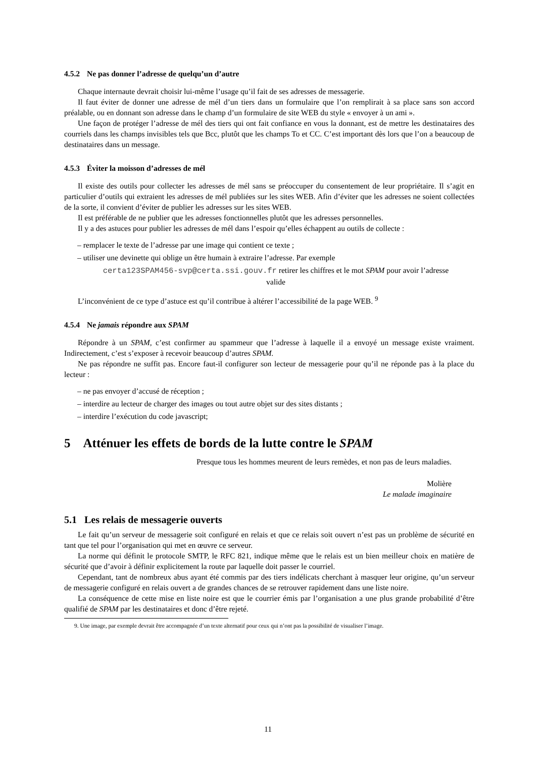4.5.2 Ne pas donner l’adresse de quelqu’un d’autre
Chaque internaute devrait choisir lui-même l’usage qu’il fait de ses adresses de messagerie.
Il faut éviter de donner une adresse de mél d’un tiers dans un formulaire que l’on remplirait à sa place sans son accord préalable, ou en donnant son adresse dans le champ d’un formulaire de site WEB du style « envoyer à un ami ».
Une façon de protéger l’adresse de mél des tiers qui ont fait confiance en vous la donnant, est de mettre les destinataires des courriels dans les champs invisibles tels que Bcc, plutôt que les champs To et CC. C’est important dès lors que l’on a beaucoup de destinataires dans un message.
4.5.3 Éviter la moisson d’adresses de mél
Il existe des outils pour collecter les adresses de mél sans se préoccuper du consentement de leur propriétaire. Il s’agit en particulier d’outils qui extraient les adresses de mél publiées sur les sites WEB. Afin d’éviter que les adresses ne soient collectées de la sorte, il convient d’éviter de publier les adresses sur les sites WEB.
Il est préférable de ne publier que les adresses fonctionnelles plutôt que les adresses personnelles.
Il y a des astuces pour publier les adresses de mél dans l’espoir qu’elles échappent au outils de collecte :
– remplacer le texte de l’adresse par une image qui contient ce texte ;
– utiliser une devinette qui oblige un être humain à extraire l’adresse. Par exemple
certa123SPAM456-svp@certa.ssi.gouv.fr retirer les chiffres et le mot SPAM pour avoir l’adresse valide
L’inconvénient de ce type d’astuce est qu’il contribue à altérer l’accessibilité de la page WEB. <sup>9</sup>
4.5.4 Ne jamais répondre aux SPAM
Répondre à un SPAM, c’est confirmer au spammeur que l’adresse à laquelle il a envoyé un message existe vraiment. Indirectement, c’est s’exposer à recevoir beaucoup d’autres SPAM.
Ne pas répondre ne suffit pas. Encore faut-il configurer son lecteur de messagerie pour qu’il ne réponde pas à la place du lecteur :
– ne pas envoyer d’accusé de réception ;
– interdire au lecteur de charger des images ou tout autre objet sur des sites distants ;
– interdire l’exécution du code javascript;
5 Atténuer les effets de bords de la lutte contre le SPAM
Presque tous les hommes meurent de leurs remèdes, et non pas de leurs maladies.
Molière
Le malade imaginaire
5.1 Les relais de messagerie ouverts
Le fait qu’un serveur de messagerie soit configuré en relais et que ce relais soit ouvert n’est pas un problème de sécurité en tant que tel pour l’organisation qui met en œuvre ce serveur.
La norme qui définit le protocole SMTP, le RFC 821, indique même que le relais est un bien meilleur choix en matière de sécurité que d’avoir à définir explicitement la route par laquelle doit passer le courriel.
Cependant, tant de nombreux abus ayant été commis par des tiers indélicats cherchant à masquer leur origine, qu’un serveur de messagerie configuré en relais ouvert a de grandes chances de se retrouver rapidement dans une liste noire.
La conséquence de cette mise en liste noire est que le courrier émis par l’organisation a une plus grande probabilité d’être qualifié de SPAM par les destinataires et donc d’être rejeté.
9. Une image, par exemple devrait être accompagnée d’un texte alternatif pour ceux qui n’ont pas la possibilité de visualiser l’image.
11